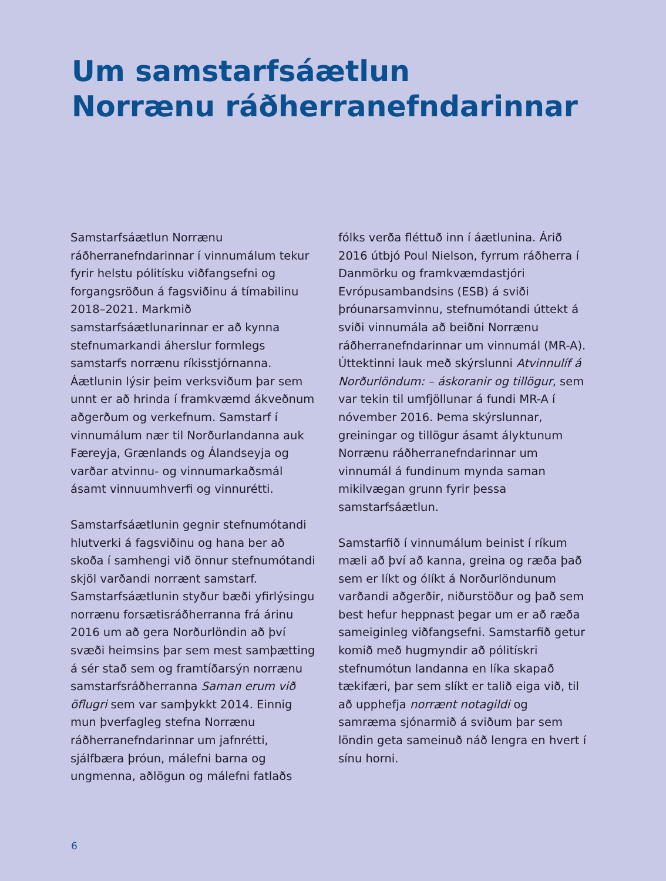Um samstarfsáætlun
Norrænu ráðherranefndarinnar
Samstarfsáætlun Norrænu ráðherranefndarinnar í vinnumálum tekur fyrir helstu pólitísku viðfangsefni og forgangsröðun á fagsviðinu á tímabilinu 2018–2021. Markmið samstarfsáætlunarinnar er að kynna stefnumarkandi áherslur formlegs samstarfs norrænu ríkisstjórnanna. Áætlunin lýsir þeim verksviðum þar sem unnt er að hrinda í framkvæmd ákveðnum aðgerðum og verkefnum. Samstarf í vinnumálum nær til Norðurlandanna auk Færeyja, Grænlands og Álandseyja og varðar atvinnu- og vinnumarkaðsmál ásamt vinnuumhverfi og vinnurétti.
Samstarfsáætlunin gegnir stefnumótandi hlutverki á fagsviðinu og hana ber að skoða í samhengi við önnur stefnumótandi skjöl varðandi norrænt samstarf. Samstarfsáætlunin styður bæði yfirlýsingu norrænu forsætisráðherranna frá árinu 2016 um að gera Norðurlöndin að því svæði heimsins þar sem mest samþætting á sér stað sem og framtíðarsýn norrænu samstarfsráðherranna Saman erum við öflugri sem var samþykkt 2014. Einnig mun þverfagleg stefna Norrænu ráðherranefndarinnar um jafnrétti, sjálfbæra þróun, málefni barna og ungmenna, aðlögun og málefni fatlaðs
fólks verða fléttuð inn í áætlunina. Árið 2016 útbjó Poul Nielson, fyrrum ráðherra í Danmörku og framkvæmdastjóri Evrópusambandsins (ESB) á sviði þróunarsamvinnu, stefnumótandi úttekt á sviði vinnumála að beiðni Norrænu ráðherranefndarinnar um vinnumál (MR-A). Úttektinni lauk með skýrslunni Atvinnulíf á Norðurlöndum: – áskoranir og tillögur, sem var tekin til umfjöllunar á fundi MR-A í nóvember 2016. Þema skýrslunnar, greiningar og tillögur ásamt ályktunum Norrænu ráðherranefndarinnar um vinnumál á fundinum mynda saman mikilvægan grunn fyrir þessa samstarfsáætlun.
Samstarfið í vinnumálum beinist í ríkum mæli að því að kanna, greina og ræða það sem er líkt og ólíkt á Norðurlöndunum varðandi aðgerðir, niðurstöður og það sem best hefur heppnast þegar um er að ræða sameiginleg viðfangsefni. Samstarfið getur komið með hugmyndir að pólitískri stefnumótun landanna en líka skapað tækifæri, þar sem slíkt er talið eiga við, til að upphefja norrænt notagildi og samræma sjónarmið á sviðum þar sem löndin geta sameinuð náð lengra en hvert í sínu horni.
6